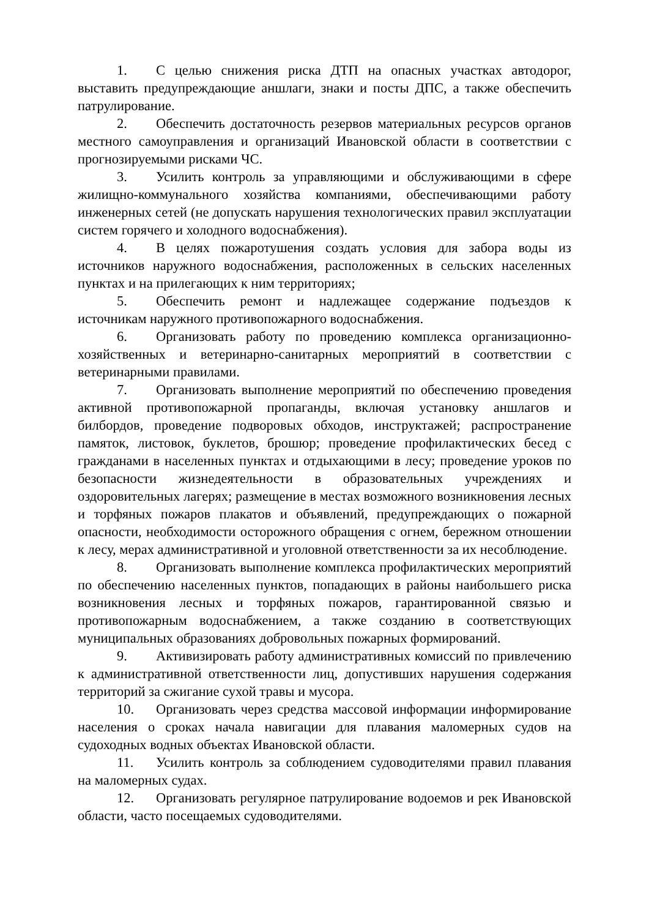1. С целью снижения риска ДТП на опасных участках автодорог, выставить предупреждающие аншлаги, знаки и посты ДПС, а также обеспечить патрулирование.
2. Обеспечить достаточность резервов материальных ресурсов органов местного самоуправления и организаций Ивановской области в соответствии с прогнозируемыми рисками ЧС.
3. Усилить контроль за управляющими и обслуживающими в сфере жилищно-коммунального хозяйства компаниями, обеспечивающими работу инженерных сетей (не допускать нарушения технологических правил эксплуатации систем горячего и холодного водоснабжения).
4. В целях пожаротушения создать условия для забора воды из источников наружного водоснабжения, расположенных в сельских населенных пунктах и на прилегающих к ним территориях;
5. Обеспечить ремонт и надлежащее содержание подъездов к источникам наружного противопожарного водоснабжения.
6. Организовать работу по проведению комплекса организационно-хозяйственных и ветеринарно-санитарных мероприятий в соответствии с ветеринарными правилами.
7. Организовать выполнение мероприятий по обеспечению проведения активной противопожарной пропаганды, включая установку аншлагов и билбордов, проведение подворовых обходов, инструктажей; распространение памяток, листовок, буклетов, брошюр; проведение профилактических бесед с гражданами в населенных пунктах и отдыхающими в лесу; проведение уроков по безопасности жизнедеятельности в образовательных учреждениях и оздоровительных лагерях; размещение в местах возможного возникновения лесных и торфяных пожаров плакатов и объявлений, предупреждающих о пожарной опасности, необходимости осторожного обращения с огнем, бережном отношении к лесу, мерах административной и уголовной ответственности за их несоблюдение.
8. Организовать выполнение комплекса профилактических мероприятий по обеспечению населенных пунктов, попадающих в районы наибольшего риска возникновения лесных и торфяных пожаров, гарантированной связью и противопожарным водоснабжением, а также созданию в соответствующих муниципальных образованиях добровольных пожарных формирований.
9. Активизировать работу административных комиссий по привлечению к административной ответственности лиц, допустивших нарушения содержания территорий за сжигание сухой травы и мусора.
10. Организовать через средства массовой информации информирование населения о сроках начала навигации для плавания маломерных судов на судоходных водных объектах Ивановской области.
11. Усилить контроль за соблюдением судоводителями правил плавания на маломерных судах.
12. Организовать регулярное патрулирование водоемов и рек Ивановской области, часто посещаемых судоводителями.